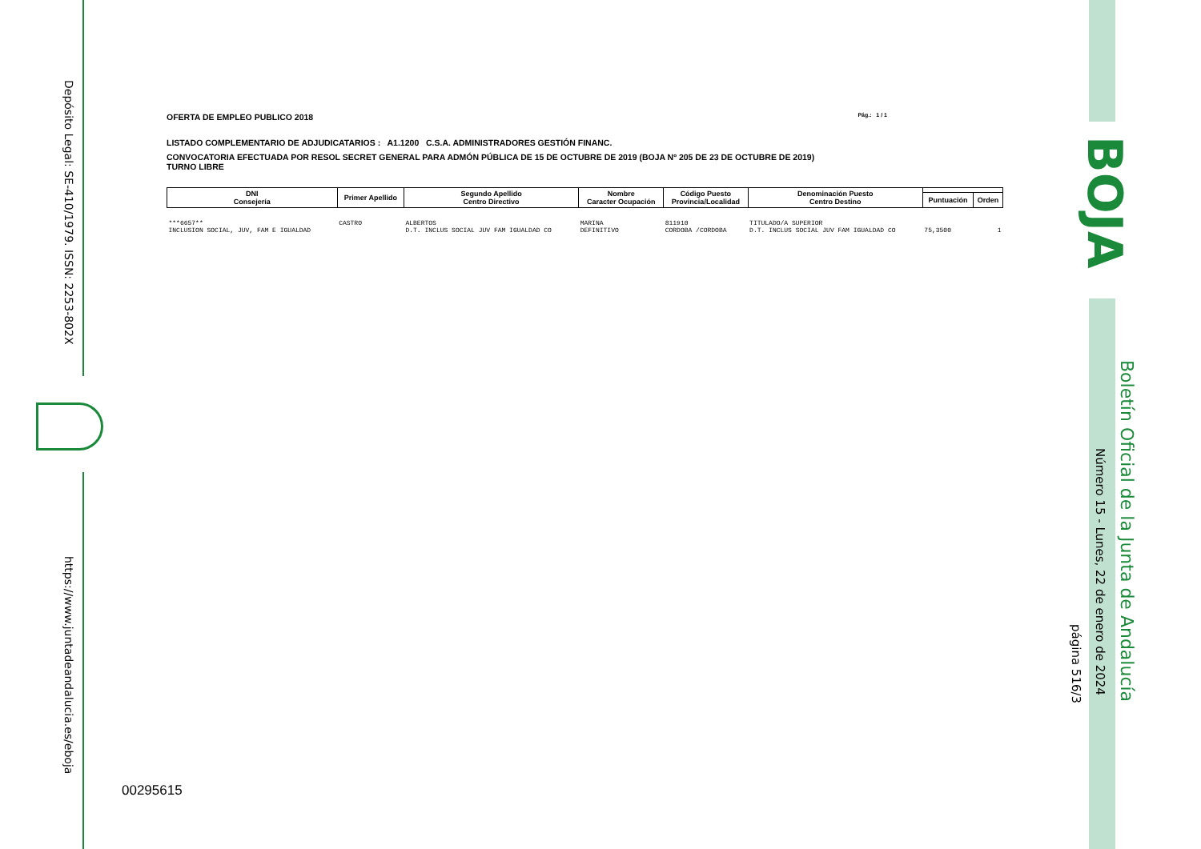Depósito Legal: SE-410/1979. ISSN: 2253-802X
https://www.juntadeandalucia.es/eboja
BOJA
Boletín Oficial de la Junta de Andalucía
Número 15 - Lunes, 22 de enero de 2024
página 516/3
00295615
OFERTA DE EMPLEO PUBLICO 2018 Pág.: 1 / 1
LISTADO COMPLEMENTARIO DE ADJUDICATARIOS : A1.1200 C.S.A. ADMINISTRADORES GESTIÓN FINANC.
CONVOCATORIA EFECTUADA POR RESOL SECRET GENERAL PARA ADMÓN PÚBLICA DE 15 DE OCTUBRE DE 2019 (BOJA Nº 205 DE 23 DE OCTUBRE DE 2019)
TURNO LIBRE
| DNI Consejería | Primer Apellido | Segundo Apellido Centro Directivo | Nombre Caracter Ocupación | Código Puesto Provincia/Localidad | Denominación Puesto Centro Destino | | |
| --- | --- | --- | --- | --- | --- | --- | --- |
| | | | | | | Puntuación | Orden |
| ***6657** INCLUSION SOCIAL, JUV, FAM E IGUALDAD | CASTRO | ALBERTOS D.T. INCLUS SOCIAL JUV FAM IGUALDAD CO | MARINA DEFINITIVO | 811910 CORDOBA /CORDOBA | TITULADO/A SUPERIOR D.T. INCLUS SOCIAL JUV FAM IGUALDAD CO | 75,3500 | 1 |